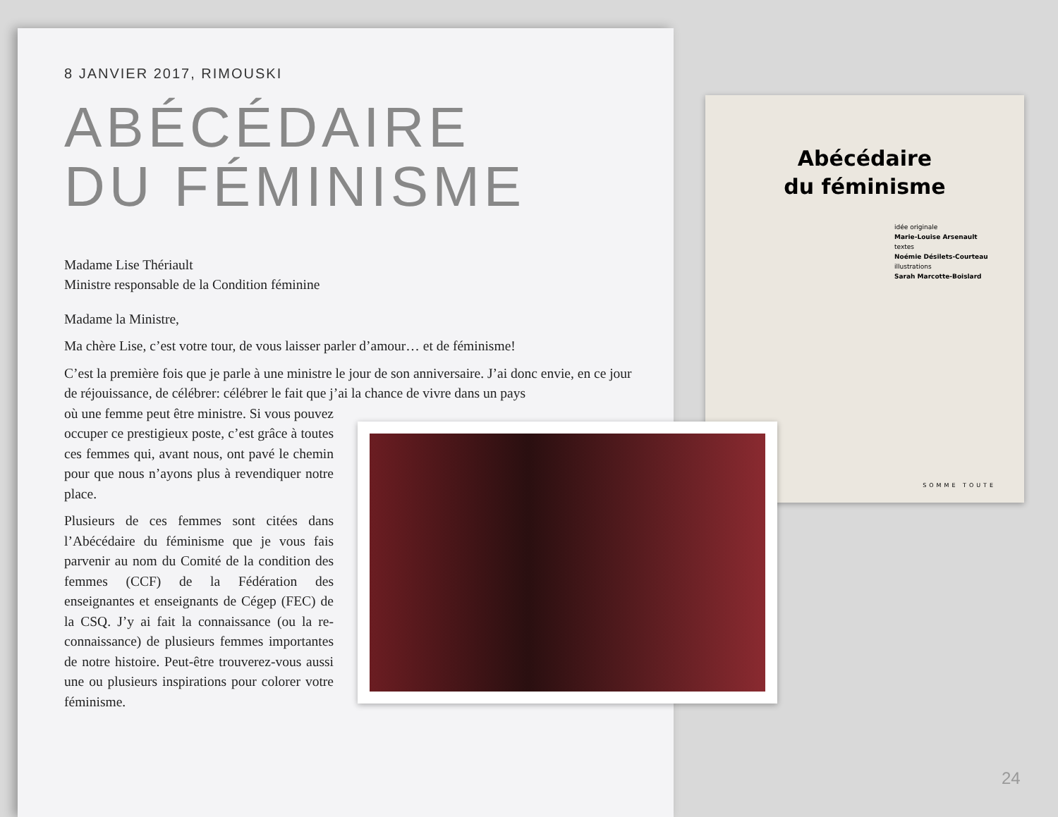8 JANVIER 2017, RIMOUSKI
ABÉCÉDAIRE
DU FÉMINISME
Madame Lise Thériault
Ministre responsable de la Condition féminine
Madame la Ministre,
Ma chère Lise, c’est votre tour, de vous laisser parler d’amour… et de féminisme!
C’est la première fois que je parle à une ministre le jour de son anniversaire. J’ai donc envie, en ce jour de réjouissance, de célébrer: célébrer le fait que j’ai la chance de vivre dans un pays
où une femme peut être ministre. Si vous pouvez occuper ce prestigieux poste, c’est grâce à toutes ces femmes qui, avant nous, ont pavé le chemin pour que nous n’ayons plus à revendiquer notre place.
Plusieurs de ces femmes sont citées dans l’Abécédaire du féminisme que je vous fais parvenir au nom du Comité de la condition des femmes (CCF) de la Fédération des enseignantes et enseignants de Cégep (FEC) de la CSQ. J’y ai fait la connaissance (ou la re-connaissance) de plusieurs femmes importantes de notre histoire. Peut-être trouverez-vous aussi une ou plusieurs inspirations pour colorer votre féminisme.
Abécédaire
du féminisme
idée originale
Marie-Louise Arsenault
textes
Noémie Désilets-Courteau
illustrations
Sarah Marcotte-Boislard
SOMME TOUTE
24